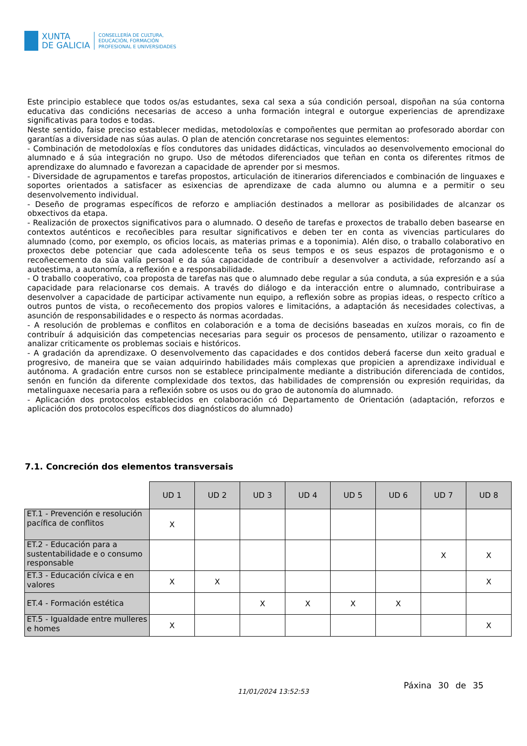XUNTA
DE GALICIA
CONSELLERÍA DE CULTURA,
EDUCACIÓN, FORMACIÓN
PROFESIONAL E UNIVERSIDADES
Este principio establece que todos os/as estudantes, sexa cal sexa a súa condición persoal, dispoñan na súa contorna educativa das condicións necesarias de acceso a unha formación integral e outorgue experiencias de aprendizaxe significativas para todos e todas.
Neste sentido, faise preciso establecer medidas, metodoloxías e compoñentes que permitan ao profesorado abordar con garantías a diversidade nas súas aulas. O plan de atención concretarase nos seguintes elementos:
- Combinación de metodoloxías e fíos condutores das unidades didácticas, vinculados ao desenvolvemento emocional do alumnado e á súa integración no grupo. Uso de métodos diferenciados que teñan en conta os diferentes ritmos de aprendizaxe do alumnado e favorezan a capacidade de aprender por si mesmos.
- Diversidade de agrupamentos e tarefas propostos, articulación de itinerarios diferenciados e combinación de linguaxes e soportes orientados a satisfacer as esixencias de aprendizaxe de cada alumno ou alumna e a permitir o seu desenvolvemento individual.
- Deseño de programas específicos de reforzo e ampliación destinados a mellorar as posibilidades de alcanzar os obxectivos da etapa.
- Realización de proxectos significativos para o alumnado. O deseño de tarefas e proxectos de traballo deben basearse en contextos auténticos e recoñecibles para resultar significativos e deben ter en conta as vivencias particulares do alumnado (como, por exemplo, os oficios locais, as materias primas e a toponimia). Alén diso, o traballo colaborativo en proxectos debe potenciar que cada adolescente teña os seus tempos e os seus espazos de protagonismo e o recoñecemento da súa valía persoal e da súa capacidade de contribuír a desenvolver a actividade, reforzando así a autoestima, a autonomía, a reflexión e a responsabilidade.
- O traballo cooperativo, coa proposta de tarefas nas que o alumnado debe regular a súa conduta, a súa expresión e a súa capacidade para relacionarse cos demais. A través do diálogo e da interacción entre o alumnado, contribuirase a desenvolver a capacidade de participar activamente nun equipo, a reflexión sobre as propias ideas, o respecto crítico a outros puntos de vista, o recoñecemento dos propios valores e limitacións, a adaptación ás necesidades colectivas, a asunción de responsabilidades e o respecto ás normas acordadas.
- A resolución de problemas e conflitos en colaboración e a toma de decisións baseadas en xuízos morais, co fin de contribuír á adquisición das competencias necesarias para seguir os procesos de pensamento, utilizar o razoamento e analizar criticamente os problemas sociais e históricos.
- A gradación da aprendizaxe. O desenvolvemento das capacidades e dos contidos deberá facerse dun xeito gradual e progresivo, de maneira que se vaian adquirindo habilidades máis complexas que propicien a aprendizaxe individual e autónoma. A gradación entre cursos non se establece principalmente mediante a distribución diferenciada de contidos, senón en función da diferente complexidade dos textos, das habilidades de comprensión ou expresión requiridas, da metalinguaxe necesaria para a reflexión sobre os usos ou do grao de autonomía do alumnado.
- Aplicación dos protocolos establecidos en colaboración có Departamento de Orientación (adaptación, reforzos e aplicación dos protocolos específicos dos diagnósticos do alumnado)
7.1. Concreción dos elementos transversais
| | UD 1 | UD 2 | UD 3 | UD 4 | UD 5 | UD 6 | UD 7 | UD 8 |
| ET.1 - Prevención e resolución pacífica de conflitos | X | | | | | | | |
| ET.2 - Educación para a sustentabilidade e o consumo responsable | | | | | | | X | X |
| ET.3 - Educación cívica e en valores | X | X | | | | | | X |
| ET.4 - Formación estética | | | X | X | X | X | | |
| ET.5 - Igualdade entre mulleres e homes | X | | | | | | | X |
11/01/2024 13:52:53
Páxina 30 de 35